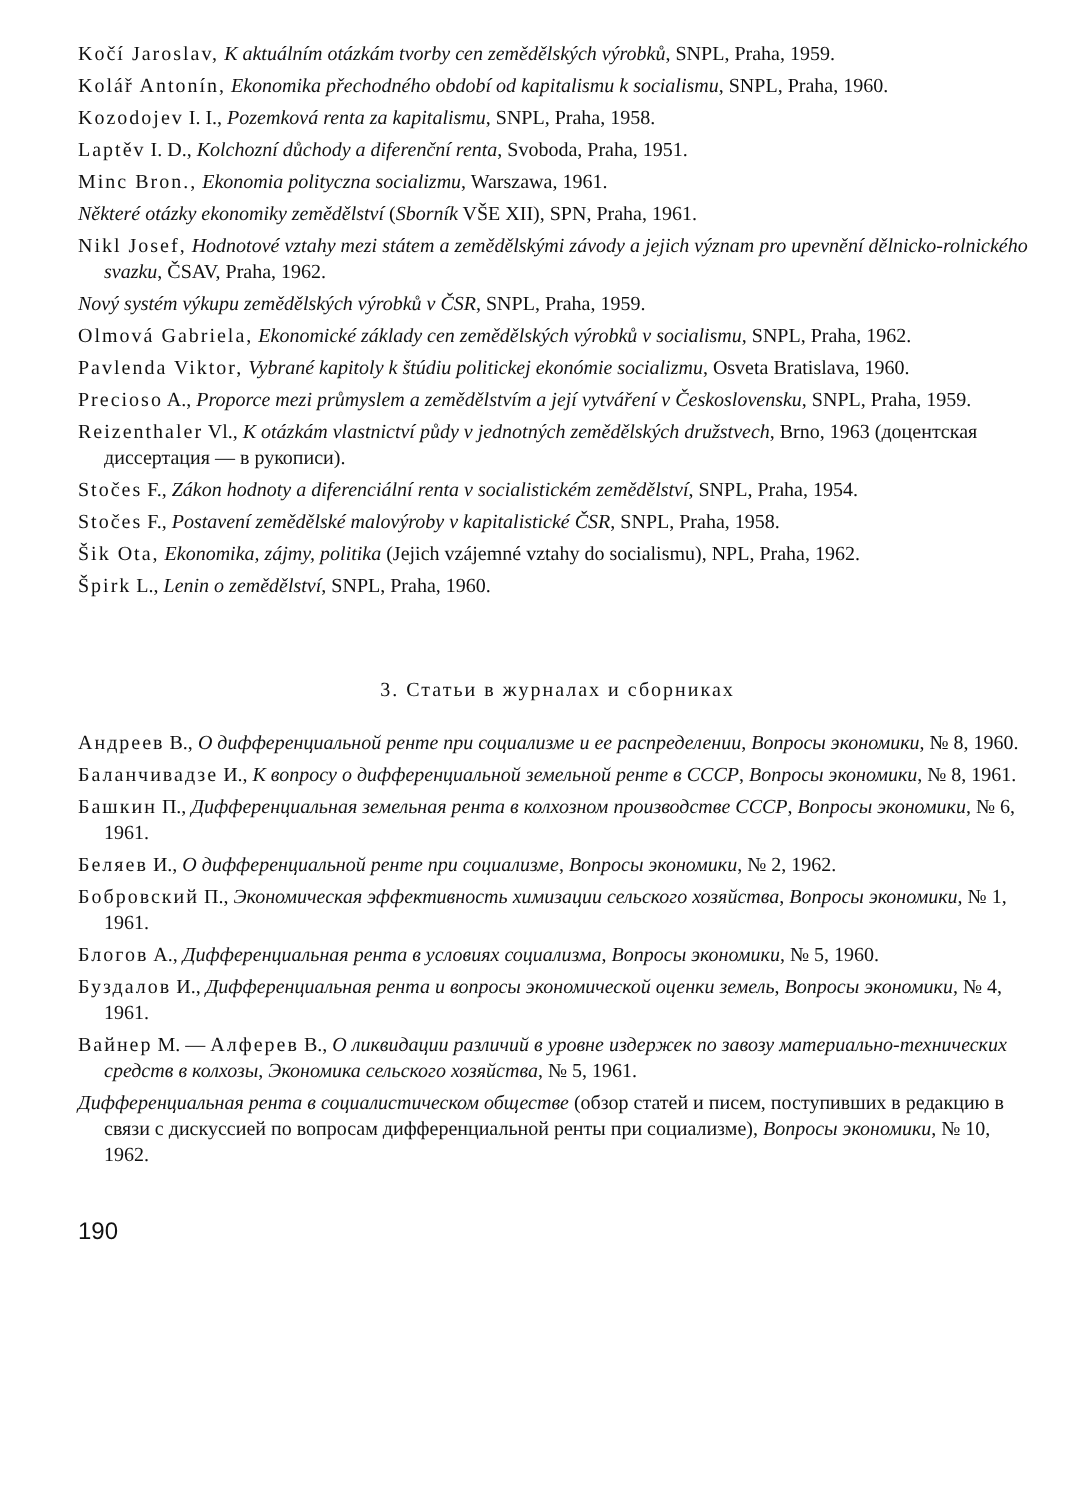Kočí Jaroslav, K aktuálním otázkám tvorby cen zemědělských výrobků, SNPL, Praha, 1959.
Kolář Antonín, Ekonomika přechodného období od kapitalismu k socialismu, SNPL, Praha, 1960.
Kozodojev I. I., Pozemková renta za kapitalismu, SNPL, Praha, 1958.
Laptěv I. D., Kolchozní důchody a diferenční renta, Svoboda, Praha, 1951.
Minc Bron., Ekonomia polityczna socializmu, Warszawa, 1961.
Některé otázky ekonomiky zemědělství (Sborník VŠE XII), SPN, Praha, 1961.
Nikl Josef, Hodnotové vztahy mezi státem a zemědělskými závody a jejich význam pro upevnění dělnicko-rolnického svazku, ČSAV, Praha, 1962.
Nový systém výkupu zemědělských výrobků v ČSR, SNPL, Praha, 1959.
Olmová Gabriela, Ekonomické základy cen zemědělských výrobků v socialismu, SNPL, Praha, 1962.
Pavlenda Viktor, Vybrané kapitoly k štúdiu politickej ekonómie socializmu, Osveta Bratislava, 1960.
Precioso A., Proporce mezi průmyslem a zemědělstvím a její vytváření v Československu, SNPL, Praha, 1959.
Reizenthaler Vl., K otázkám vlastnictví půdy v jednotných zemědělských družstvech, Brno, 1963 (доцентская диссертация — в рукописи).
Stočes F., Zákon hodnoty a diferenciální renta v socialistickém zemědělství, SNPL, Praha, 1954.
Stočes F., Postavení zemědělské malovýroby v kapitalistické ČSR, SNPL, Praha, 1958.
Šik Ota, Ekonomika, zájmy, politika (Jejich vzájemné vztahy do socialismu), NPL, Praha, 1962.
Špirk L., Lenin o zemědělství, SNPL, Praha, 1960.
3. Статьи в журналах и сборниках
Андреев В., О дифференциальной ренте при социализме и ее распределении, Вопросы экономики, № 8, 1960.
Баланчивадзе И., К вопросу о дифференциальной земельной ренте в СССР, Вопросы экономики, № 8, 1961.
Башкин П., Дифференциальная земельная рента в колхозном производстве СССР, Вопросы экономики, № 6, 1961.
Беляев И., О дифференциальной ренте при социализме, Вопросы экономики, № 2, 1962.
Бобровский П., Экономическая эффективность химизации сельского хозяйства, Вопросы экономики, № 1, 1961.
Блогов А., Дифференциальная рента в условиях социализма, Вопросы экономики, № 5, 1960.
Буздалов И., Дифференциальная рента и вопросы экономической оценки земель, Вопросы экономики, № 4, 1961.
Вайнер М. — Алферев В., О ликвидации различий в уровне издержек по завозу материально-технических средств в колхозы, Экономика сельского хозяйства, № 5, 1961.
Дифференциальная рента в социалистическом обществе (обзор статей и писем, поступивших в редакцию в связи с дискуссией по вопросам дифференциальной ренты при социализме), Вопросы экономики, № 10, 1962.
190